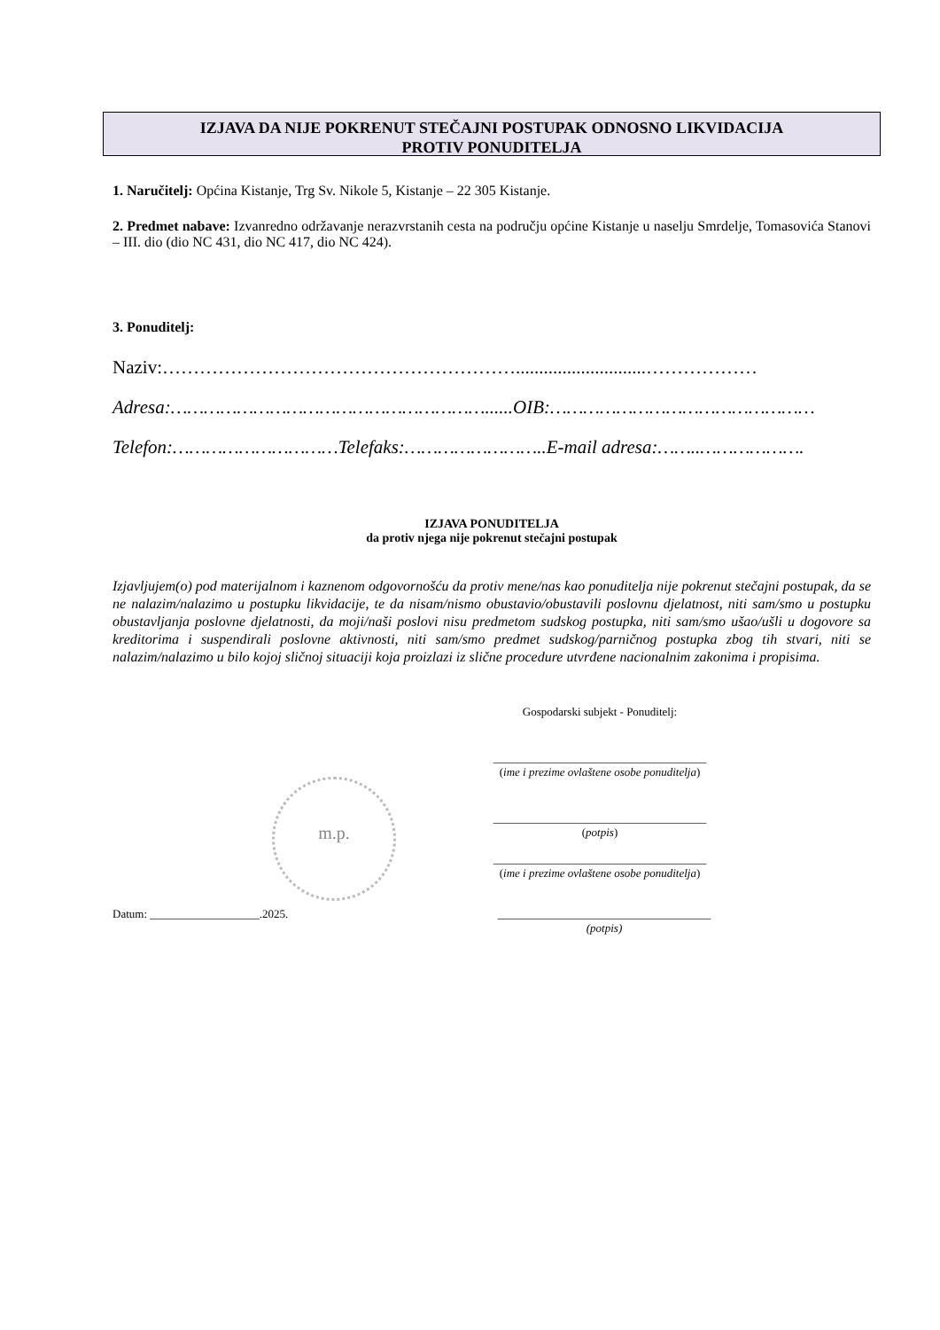IZJAVA DA NIJE POKRENUT STEČAJNI POSTUPAK ODNOSNO LIKVIDACIJA
PROTIV PONUDITELJA
1. Naručitelj: Općina Kistanje, Trg Sv. Nikole 5, Kistanje – 22 305 Kistanje.
2. Predmet nabave: Izvanredno održavanje nerazvrstanih cesta na području općine Kistanje u naselju Smrdelje, Tomasovića Stanovi – III. dio (dio NC 431, dio NC 417, dio NC 424).
3. Ponuditelj:
Naziv:…………………………………………………............................………………
Adresa:…………………………………………………......OIB:…………………………………………
Telefon:…………………………Telefaks:……………………..E-mail adresa:……..……………….
IZJAVA PONUDITELJA
da protiv njega nije pokrenut stečajni postupak
Izjavljujem(o) pod materijalnom i kaznenom odgovornošću da protiv mene/nas kao ponuditelja nije pokrenut stečajni postupak, da se ne nalazim/nalazimo u postupku likvidacije, te da nisam/nismo obustavio/obustavili poslovnu djelatnost, niti sam/smo u postupku obustavljanja poslovne djelatnosti, da moji/naši poslovi nisu predmetom sudskog postupka, niti sam/smo ušao/ušli u dogovore sa kreditorima i suspendirali poslovne aktivnosti, niti sam/smo predmet sudskog/parničnog postupka zbog tih stvari, niti se nalazim/nalazimo u bilo kojoj sličnoj situaciji koja proizlazi iz slične procedure utvrđene nacionalnim zakonima i propisima.
Gospodarski subjekt - Ponuditelj:
_____________________________________
(ime i prezime ovlaštene osobe ponuditelja)
_____________________________________
(potpis)
_____________________________________
(ime i prezime ovlaštene osobe ponuditelja)
Datum: ___________________.2025. _____________________________________
(potpis)
m.p.